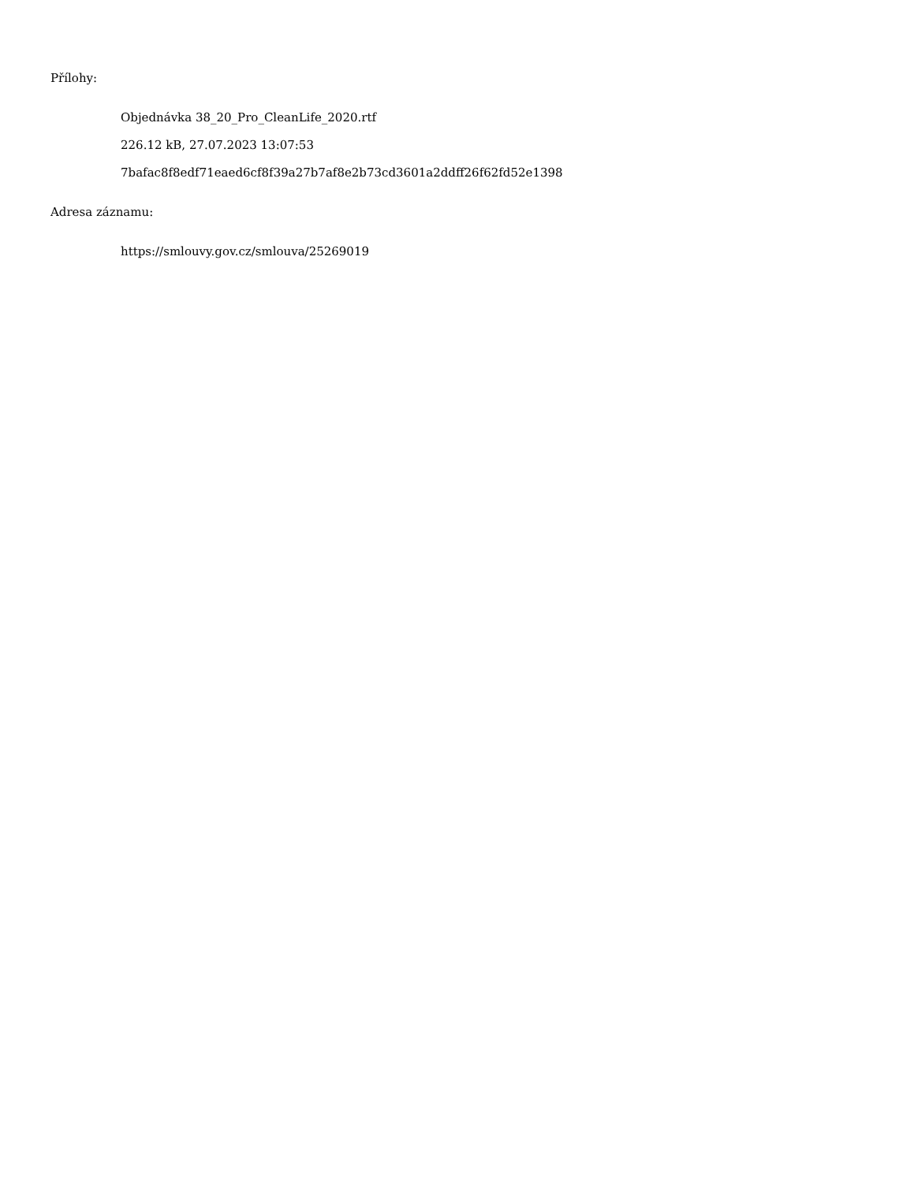Přílohy:
Objednávka 38_20_Pro_CleanLife_2020.rtf
226.12 kB, 27.07.2023 13:07:53
7bafac8f8edf71eaed6cf8f39a27b7af8e2b73cd3601a2ddff26f62fd52e1398
Adresa záznamu:
https://smlouvy.gov.cz/smlouva/25269019